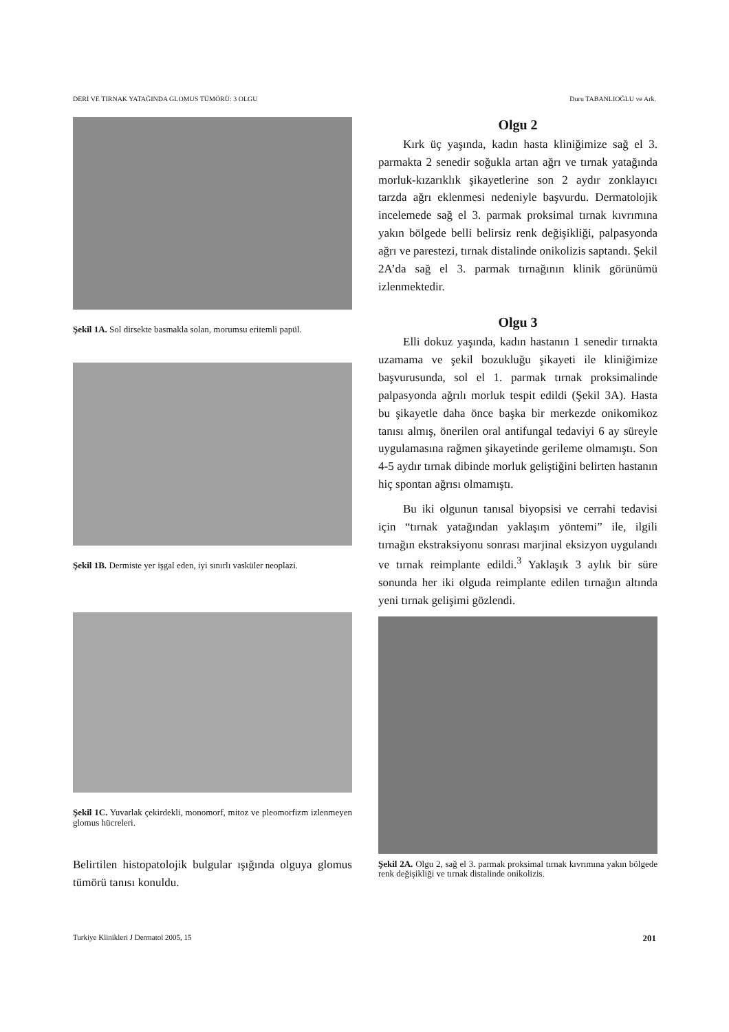DERİ VE TIRNAK YATAĞINDA GLOMUS TÜMÖRÜ: 3 OLGU Duru TABANLIOĞLU ve Ark.
Şekil 1A. Sol dirsekte basmakla solan, morumsu eritemli papül.
Şekil 1B. Dermiste yer işgal eden, iyi sınırlı vasküler neoplazi.
Şekil 1C. Yuvarlak çekirdekli, monomorf, mitoz ve pleomorfizm izlenmeyen glomus hücreleri.
Belirtilen histopatolojik bulgular ışığında olguya glomus tümörü tanısı konuldu.
Olgu 2
Kırk üç yaşında, kadın hasta kliniğimize sağ el 3. parmakta 2 senedir soğukla artan ağrı ve tırnak yatağında morluk-kızarıklık şikayetlerine son 2 aydır zonklayıcı tarzda ağrı eklenmesi nedeniyle başvurdu. Dermatolojik incelemede sağ el 3. parmak proksimal tırnak kıvrımına yakın bölgede belli belirsiz renk değişikliği, palpasyonda ağrı ve parestezi, tırnak distalinde onikolizis saptandı. Şekil 2A’da sağ el 3. parmak tırnağının klinik görünümü izlenmektedir.
Olgu 3
Elli dokuz yaşında, kadın hastanın 1 senedir tırnakta uzamama ve şekil bozukluğu şikayeti ile kliniğimize başvurusunda, sol el 1. parmak tırnak proksimalinde palpasyonda ağrılı morluk tespit edildi (Şekil 3A). Hasta bu şikayetle daha önce başka bir merkezde onikomikoz tanısı almış, önerilen oral antifungal tedaviyi 6 ay süreyle uygulamasına rağmen şikayetinde gerileme olmamıştı. Son 4-5 aydır tırnak dibinde morluk geliştiğini belirten hastanın hiç spontan ağrısı olmamıştı.
Bu iki olgunun tanısal biyopsisi ve cerrahi tedavisi için “tırnak yatağından yaklaşım yöntemi” ile, ilgili tırnağın ekstraksiyonu sonrası marjinal eksizyon uygulandı ve tırnak reimplante edildi.<sup>3</sup> Yaklaşık 3 aylık bir süre sonunda her iki olguda reimplante edilen tırnağın altında yeni tırnak gelişimi gözlendi.
Şekil 2A. Olgu 2, sağ el 3. parmak proksimal tırnak kıvrımına yakın bölgede renk değişikliği ve tırnak distalinde onikolizis.
Turkiye Klinikleri J Dermatol 2005, 15 201